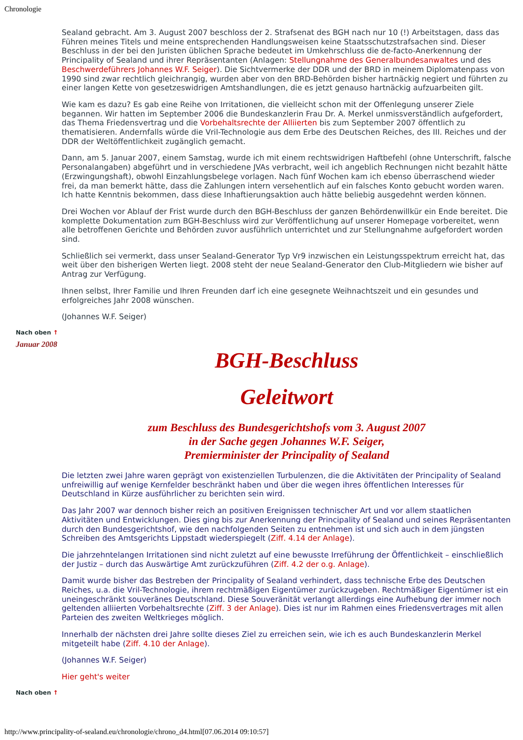Chronologie
Sealand gebracht. Am 3. August 2007 beschloss der 2. Strafsenat des BGH nach nur 10 (!) Arbeitstagen, dass das Führen meines Titels und meine entsprechenden Handlungsweisen keine Staatsschutzstrafsachen sind. Dieser Beschluss in der bei den Juristen üblichen Sprache bedeutet im Umkehrschluss die de-facto-Anerkennung der Principality of Sealand und ihrer Repräsentanten (Anlagen: Stellungnahme des Generalbundesanwaltes und des Beschwerdeführers Johannes W.F. Seiger). Die Sichtvermerke der DDR und der BRD in meinem Diplomatenpass von 1990 sind zwar rechtlich gleichrangig, wurden aber von den BRD-Behörden bisher hartnäckig negiert und führten zu einer langen Kette von gesetzeswidrigen Amtshandlungen, die es jetzt genauso hartnäckig aufzuarbeiten gilt.
Wie kam es dazu? Es gab eine Reihe von Irritationen, die vielleicht schon mit der Offenlegung unserer Ziele begannen. Wir hatten im September 2006 die Bundeskanzlerin Frau Dr. A. Merkel unmissverständlich aufgefordert, das Thema Friedensvertrag und die Vorbehaltsrechte der Alliierten bis zum September 2007 öffentlich zu thematisieren. Andernfalls würde die Vril-Technologie aus dem Erbe des Deutschen Reiches, des III. Reiches und der DDR der Weltöffentlichkeit zugänglich gemacht.
Dann, am 5. Januar 2007, einem Samstag, wurde ich mit einem rechtswidrigen Haftbefehl (ohne Unterschrift, falsche Personalangaben) abgeführt und in verschiedene JVAs verbracht, weil ich angeblich Rechnungen nicht bezahlt hätte (Erzwingungshaft), obwohl Einzahlungsbelege vorlagen. Nach fünf Wochen kam ich ebenso überraschend wieder frei, da man bemerkt hätte, dass die Zahlungen intern versehentlich auf ein falsches Konto gebucht worden waren. Ich hatte Kenntnis bekommen, dass diese Inhaftierungsaktion auch hätte beliebig ausgedehnt werden können.
Drei Wochen vor Ablauf der Frist wurde durch den BGH-Beschluss der ganzen Behördenwillkür ein Ende bereitet. Die komplette Dokumentation zum BGH-Beschluss wird zur Veröffentlichung auf unserer Homepage vorbereitet, wenn alle betroffenen Gerichte und Behörden zuvor ausführlich unterrichtet und zur Stellungnahme aufgefordert worden sind.
Schließlich sei vermerkt, dass unser Sealand-Generator Typ Vr9 inzwischen ein Leistungsspektrum erreicht hat, das weit über den bisherigen Werten liegt. 2008 steht der neue Sealand-Generator den Club-Mitgliedern wie bisher auf Antrag zur Verfügung.
Ihnen selbst, Ihrer Familie und Ihren Freunden darf ich eine gesegnete Weihnachtszeit und ein gesundes und erfolgreiches Jahr 2008 wünschen.
(Johannes W.F. Seiger)
Nach oben ↑
Januar 2008
BGH-Beschluss
Geleitwort
zum Beschluss des Bundesgerichtshofs vom 3. August 2007
in der Sache gegen Johannes W.F. Seiger,
Premierminister der Principality of Sealand
Die letzten zwei Jahre waren geprägt von existenziellen Turbulenzen, die die Aktivitäten der Principality of Sealand unfreiwillig auf wenige Kernfelder beschränkt haben und über die wegen ihres öffentlichen Interesses für Deutschland in Kürze ausführlicher zu berichten sein wird.
Das Jahr 2007 war dennoch bisher reich an positiven Ereignissen technischer Art und vor allem staatlichen Aktivitäten und Entwicklungen. Dies ging bis zur Anerkennung der Principality of Sealand und seines Repräsentanten durch den Bundesgerichtshof, wie den nachfolgenden Seiten zu entnehmen ist und sich auch in dem jüngsten Schreiben des Amtsgerichts Lippstadt wiederspiegelt (Ziff. 4.14 der Anlage).
Die jahrzehntelangen Irritationen sind nicht zuletzt auf eine bewusste Irreführung der Öffentlichkeit – einschließlich der Justiz – durch das Auswärtige Amt zurückzuführen (Ziff. 4.2 der o.g. Anlage).
Damit wurde bisher das Bestreben der Principality of Sealand verhindert, dass technische Erbe des Deutschen Reiches, u.a. die Vril-Technologie, ihrem rechtmäßigen Eigentümer zurückzugeben. Rechtmäßiger Eigentümer ist ein uneingeschränkt souveränes Deutschland. Diese Souveränität verlangt allerdings eine Aufhebung der immer noch geltenden alliierten Vorbehaltsrechte (Ziff. 3 der Anlage). Dies ist nur im Rahmen eines Friedensvertrages mit allen Parteien des zweiten Weltkrieges möglich.
Innerhalb der nächsten drei Jahre sollte dieses Ziel zu erreichen sein, wie ich es auch Bundeskanzlerin Merkel mitgeteilt habe (Ziff. 4.10 der Anlage).
(Johannes W.F. Seiger)
Hier geht's weiter
Nach oben ↑
http://www.principality-of-sealand.eu/chronologie/chrono_d4.html[07.06.2014 09:10:57]